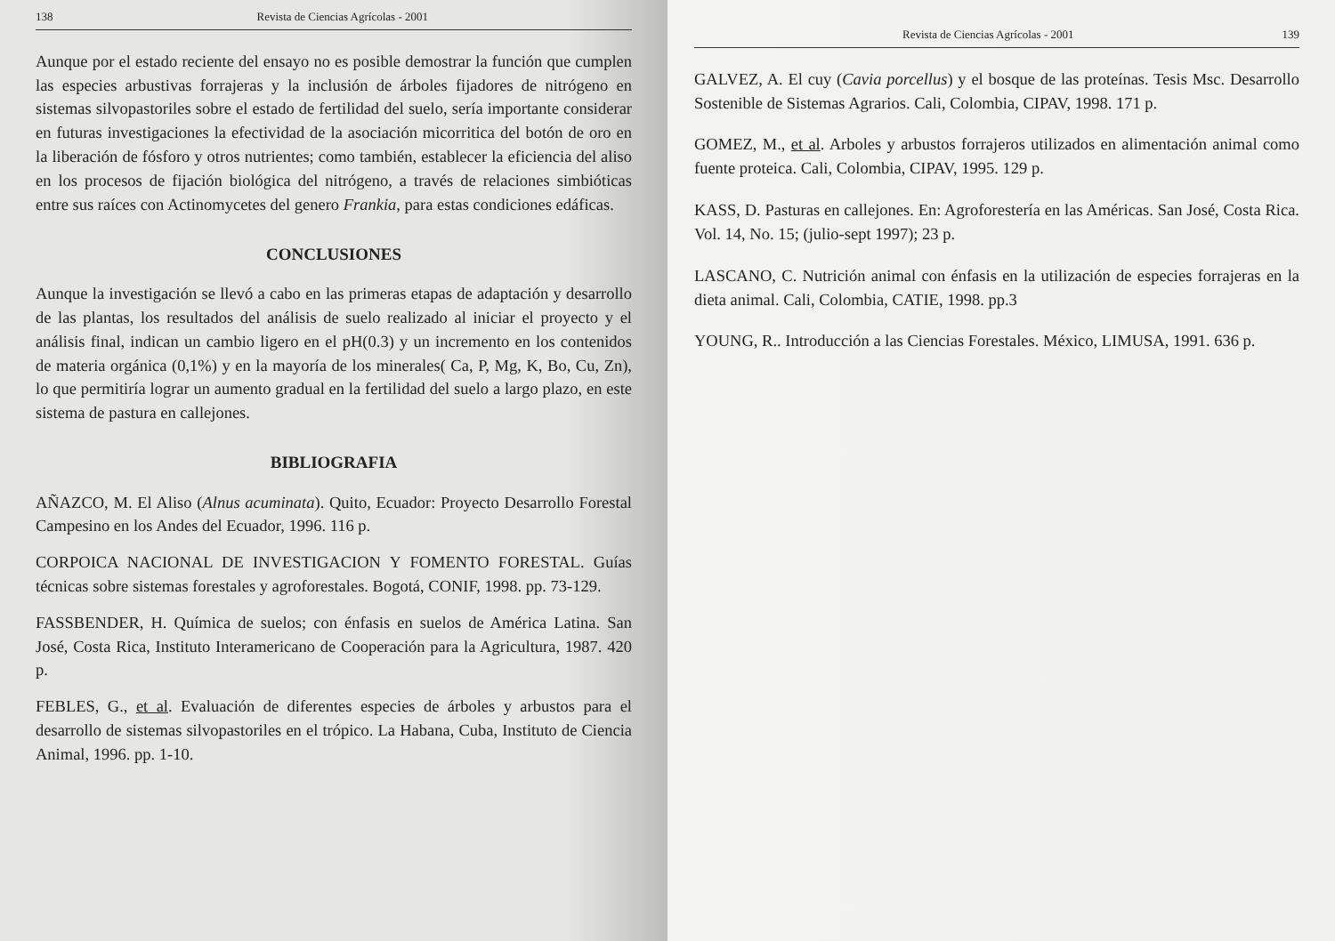138 Revista de Ciencias Agrícolas - 2001
Aunque por el estado reciente del ensayo no es posible demostrar la función que cumplen las especies arbustivas forrajeras y la inclusión de árboles fijadores de nitrógeno en sistemas silvopastoriles sobre el estado de fertilidad del suelo, sería importante considerar en futuras investigaciones la efectividad de la asociación micorritica del botón de oro en la liberación de fósforo y otros nutrientes; como también, establecer la eficiencia del aliso en los procesos de fijación biológica del nitrógeno, a través de relaciones simbióticas entre sus raíces con Actinomycetes del genero Frankia, para estas condiciones edáficas.
CONCLUSIONES
Aunque la investigación se llevó a cabo en las primeras etapas de adaptación y desarrollo de las plantas, los resultados del análisis de suelo realizado al iniciar el proyecto y el análisis final, indican un cambio ligero en el pH(0.3) y un incremento en los contenidos de materia orgánica (0,1%) y en la mayoría de los minerales( Ca, P, Mg, K, Bo, Cu, Zn), lo que permitiría lograr un aumento gradual en la fertilidad del suelo a largo plazo, en este sistema de pastura en callejones.
BIBLIOGRAFIA
AÑAZCO, M. El Aliso (Alnus acuminata). Quito, Ecuador: Proyecto Desarrollo Forestal Campesino en los Andes del Ecuador, 1996. 116 p.
CORPOICA NACIONAL DE INVESTIGACION Y FOMENTO FORESTAL. Guías técnicas sobre sistemas forestales y agroforestales. Bogotá, CONIF, 1998. pp. 73-129.
FASSBENDER, H. Química de suelos; con énfasis en suelos de América Latina. San José, Costa Rica, Instituto Interamericano de Cooperación para la Agricultura, 1987. 420 p.
FEBLES, G., et al. Evaluación de diferentes especies de árboles y arbustos para el desarrollo de sistemas silvopastoriles en el trópico. La Habana, Cuba, Instituto de Ciencia Animal, 1996. pp. 1-10.
Revista de Ciencias Agrícolas - 2001 139
GALVEZ, A. El cuy (Cavia porcellus) y el bosque de las proteínas. Tesis Msc. Desarrollo Sostenible de Sistemas Agrarios. Cali, Colombia, CIPAV, 1998. 171 p.
GOMEZ, M., et al. Arboles y arbustos forrajeros utilizados en alimentación animal como fuente proteica. Cali, Colombia, CIPAV, 1995. 129 p.
KASS, D. Pasturas en callejones. En: Agroforestería en las Américas. San José, Costa Rica. Vol. 14, No. 15; (julio-sept 1997); 23 p.
LASCANO, C. Nutrición animal con énfasis en la utilización de especies forrajeras en la dieta animal. Cali, Colombia, CATIE, 1998. pp.3
YOUNG, R.. Introducción a las Ciencias Forestales. México, LIMUSA, 1991. 636 p.